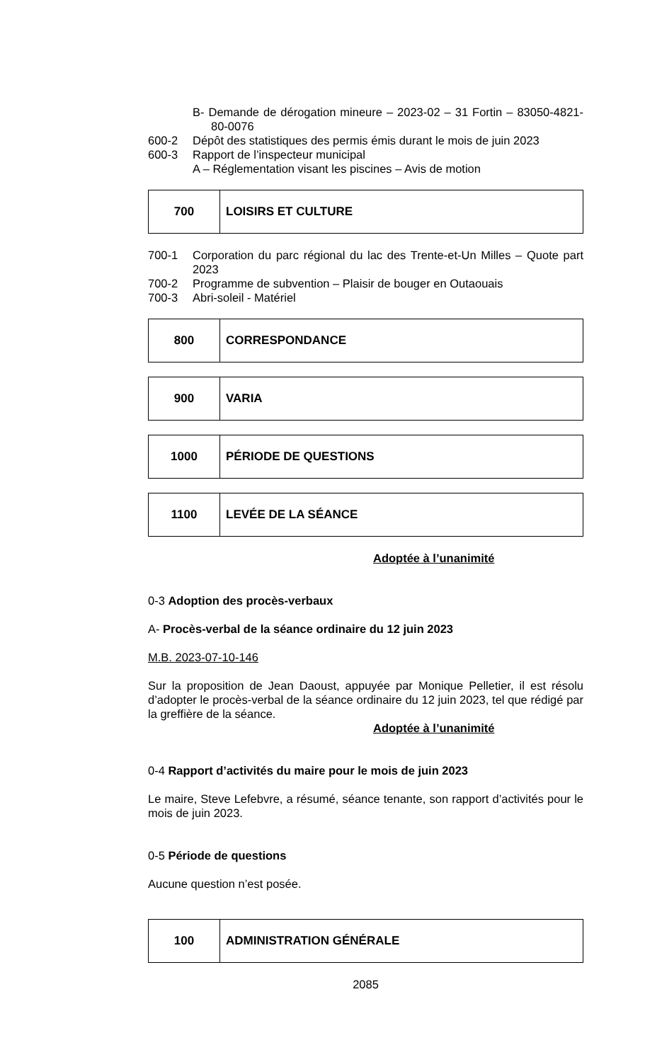B- Demande de dérogation mineure – 2023-02 – 31 Fortin – 83050-4821-80-0076
600-2 Dépôt des statistiques des permis émis durant le mois de juin 2023
600-3 Rapport de l’inspecteur municipal
A – Réglementation visant les piscines – Avis de motion
| 700 | LOISIRS ET CULTURE |
700-1 Corporation du parc régional du lac des Trente-et-Un Milles – Quote part 2023
700-2 Programme de subvention – Plaisir de bouger en Outaouais
700-3 Abri-soleil - Matériel
| 800 | CORRESPONDANCE |
| 900 | VARIA |
| 1000 | PÉRIODE DE QUESTIONS |
| 1100 | LEVÉE DE LA SÉANCE |
Adoptée à l’unanimité
0-3 Adoption des procès-verbaux
A- Procès-verbal de la séance ordinaire du 12 juin 2023
M.B. 2023-07-10-146
Sur la proposition de Jean Daoust, appuyée par Monique Pelletier, il est résolu d’adopter le procès-verbal de la séance ordinaire du 12 juin 2023, tel que rédigé par la greffière de la séance.
Adoptée à l’unanimité
0-4 Rapport d’activités du maire pour le mois de juin 2023
Le maire, Steve Lefebvre, a résumé, séance tenante, son rapport d’activités pour le mois de juin 2023.
0-5 Période de questions
Aucune question n’est posée.
| 100 | ADMINISTRATION GÉNÉRALE |
2085